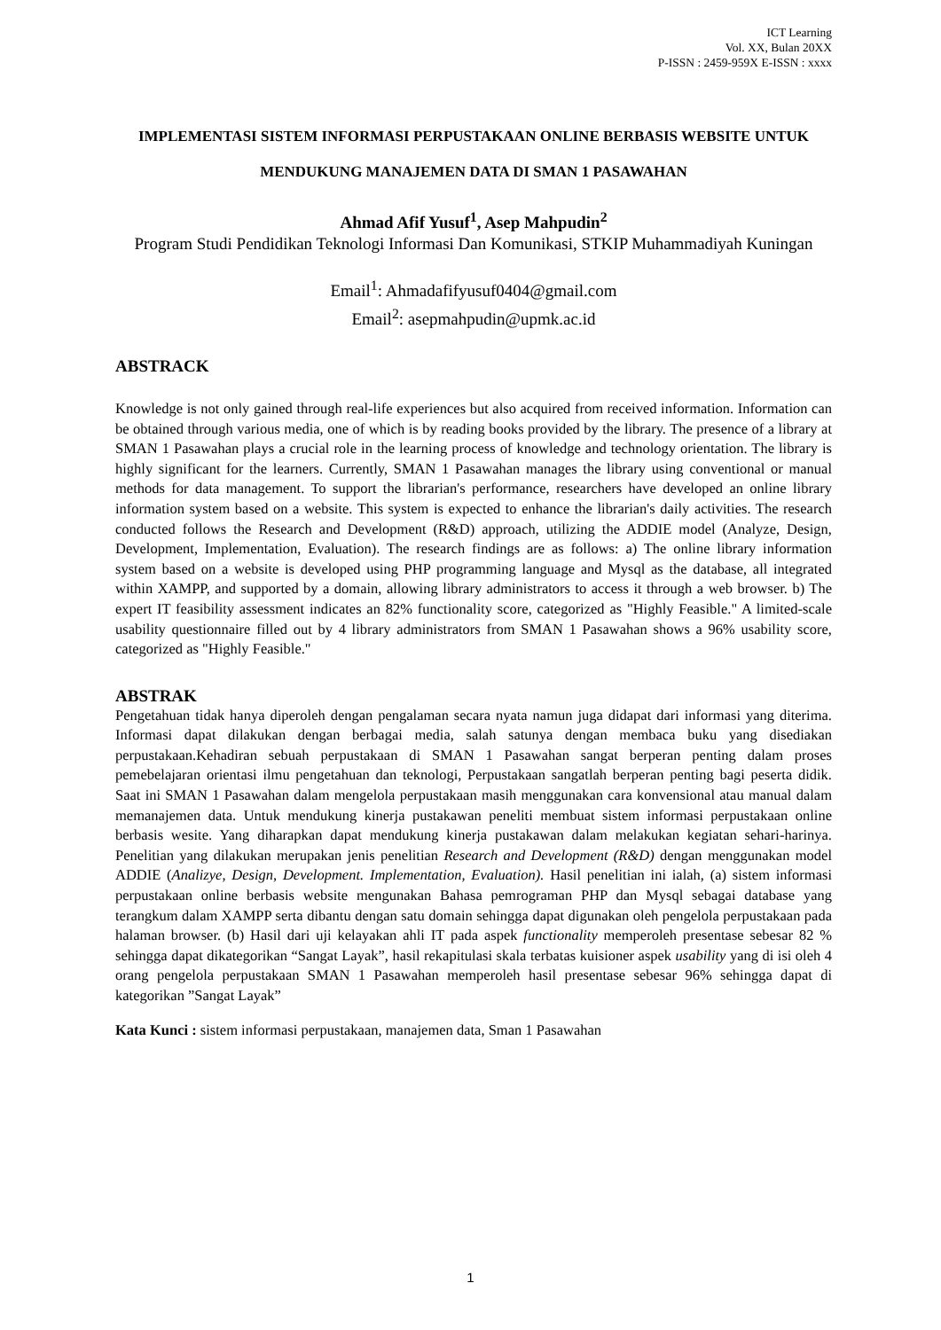ICT Learning
Vol. XX, Bulan 20XX
P-ISSN : 2459-959X E-ISSN : xxxx
IMPLEMENTASI SISTEM INFORMASI PERPUSTAKAAN ONLINE BERBASIS WEBSITE UNTUK MENDUKUNG MANAJEMEN DATA DI SMAN 1 PASAWAHAN
Ahmad Afif Yusuf<sup>1</sup>, Asep Mahpudin<sup>2</sup>
Program Studi Pendidikan Teknologi Informasi Dan Komunikasi, STKIP Muhammadiyah Kuningan
Email<sup>1</sup>: Ahmadafifyusuf0404@gmail.com
Email<sup>2</sup>: asepmahpudin@upmk.ac.id
ABSTRACK
Knowledge is not only gained through real-life experiences but also acquired from received information. Information can be obtained through various media, one of which is by reading books provided by the library. The presence of a library at SMAN 1 Pasawahan plays a crucial role in the learning process of knowledge and technology orientation. The library is highly significant for the learners. Currently, SMAN 1 Pasawahan manages the library using conventional or manual methods for data management. To support the librarian's performance, researchers have developed an online library information system based on a website. This system is expected to enhance the librarian's daily activities. The research conducted follows the Research and Development (R&D) approach, utilizing the ADDIE model (Analyze, Design, Development, Implementation, Evaluation). The research findings are as follows: a) The online library information system based on a website is developed using PHP programming language and Mysql as the database, all integrated within XAMPP, and supported by a domain, allowing library administrators to access it through a web browser. b) The expert IT feasibility assessment indicates an 82% functionality score, categorized as "Highly Feasible." A limited-scale usability questionnaire filled out by 4 library administrators from SMAN 1 Pasawahan shows a 96% usability score, categorized as "Highly Feasible."
ABSTRAK
Pengetahuan tidak hanya diperoleh dengan pengalaman secara nyata namun juga didapat dari informasi yang diterima. Informasi dapat dilakukan dengan berbagai media, salah satunya dengan membaca buku yang disediakan perpustakaan.Kehadiran sebuah perpustakaan di SMAN 1 Pasawahan sangat berperan penting dalam proses pemebelajaran orientasi ilmu pengetahuan dan teknologi, Perpustakaan sangatlah berperan penting bagi peserta didik. Saat ini SMAN 1 Pasawahan dalam mengelola perpustakaan masih menggunakan cara konvensional atau manual dalam memanajemen data. Untuk mendukung kinerja pustakawan peneliti membuat sistem informasi perpustakaan online berbasis wesite. Yang diharapkan dapat mendukung kinerja pustakawan dalam melakukan kegiatan sehari-harinya. Penelitian yang dilakukan merupakan jenis penelitian Research and Development (R&D) dengan menggunakan model ADDIE (Analizye, Design, Development. Implementation, Evaluation). Hasil penelitian ini ialah, (a) sistem informasi perpustakaan online berbasis website mengunakan Bahasa pemrograman PHP dan Mysql sebagai database yang terangkum dalam XAMPP serta dibantu dengan satu domain sehingga dapat digunakan oleh pengelola perpustakaan pada halaman browser. (b) Hasil dari uji kelayakan ahli IT pada aspek functionality memperoleh presentase sebesar 82 % sehingga dapat dikategorikan “Sangat Layak”, hasil rekapitulasi skala terbatas kuisioner aspek usability yang di isi oleh 4 orang pengelola perpustakaan SMAN 1 Pasawahan memperoleh hasil presentase sebesar 96% sehingga dapat di kategorikan ”Sangat Layak”
Kata Kunci : sistem informasi perpustakaan, manajemen data, Sman 1 Pasawahan
1